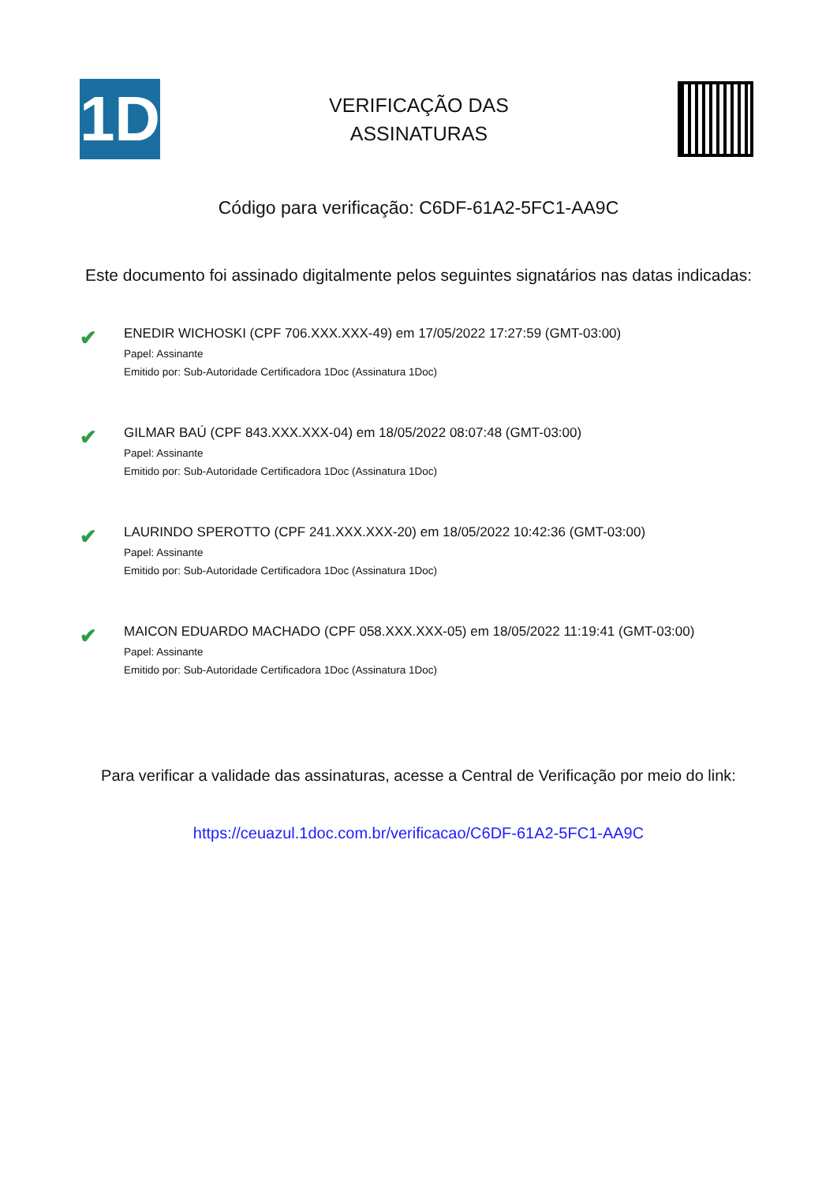1D
VERIFICAÇÃO DAS
ASSINATURAS
Código para verificação: C6DF-61A2-5FC1-AA9C
Este documento foi assinado digitalmente pelos seguintes signatários nas datas indicadas:
✔
ENEDIR WICHOSKI (CPF 706.XXX.XXX-49) em 17/05/2022 17:27:59 (GMT-03:00)
Papel: Assinante
Emitido por: Sub-Autoridade Certificadora 1Doc (Assinatura 1Doc)
✔
GILMAR BAÚ (CPF 843.XXX.XXX-04) em 18/05/2022 08:07:48 (GMT-03:00)
Papel: Assinante
Emitido por: Sub-Autoridade Certificadora 1Doc (Assinatura 1Doc)
✔
LAURINDO SPEROTTO (CPF 241.XXX.XXX-20) em 18/05/2022 10:42:36 (GMT-03:00)
Papel: Assinante
Emitido por: Sub-Autoridade Certificadora 1Doc (Assinatura 1Doc)
✔
MAICON EDUARDO MACHADO (CPF 058.XXX.XXX-05) em 18/05/2022 11:19:41 (GMT-03:00)
Papel: Assinante
Emitido por: Sub-Autoridade Certificadora 1Doc (Assinatura 1Doc)
Para verificar a validade das assinaturas, acesse a Central de Verificação por meio do link:
https://ceuazul.1doc.com.br/verificacao/C6DF-61A2-5FC1-AA9C